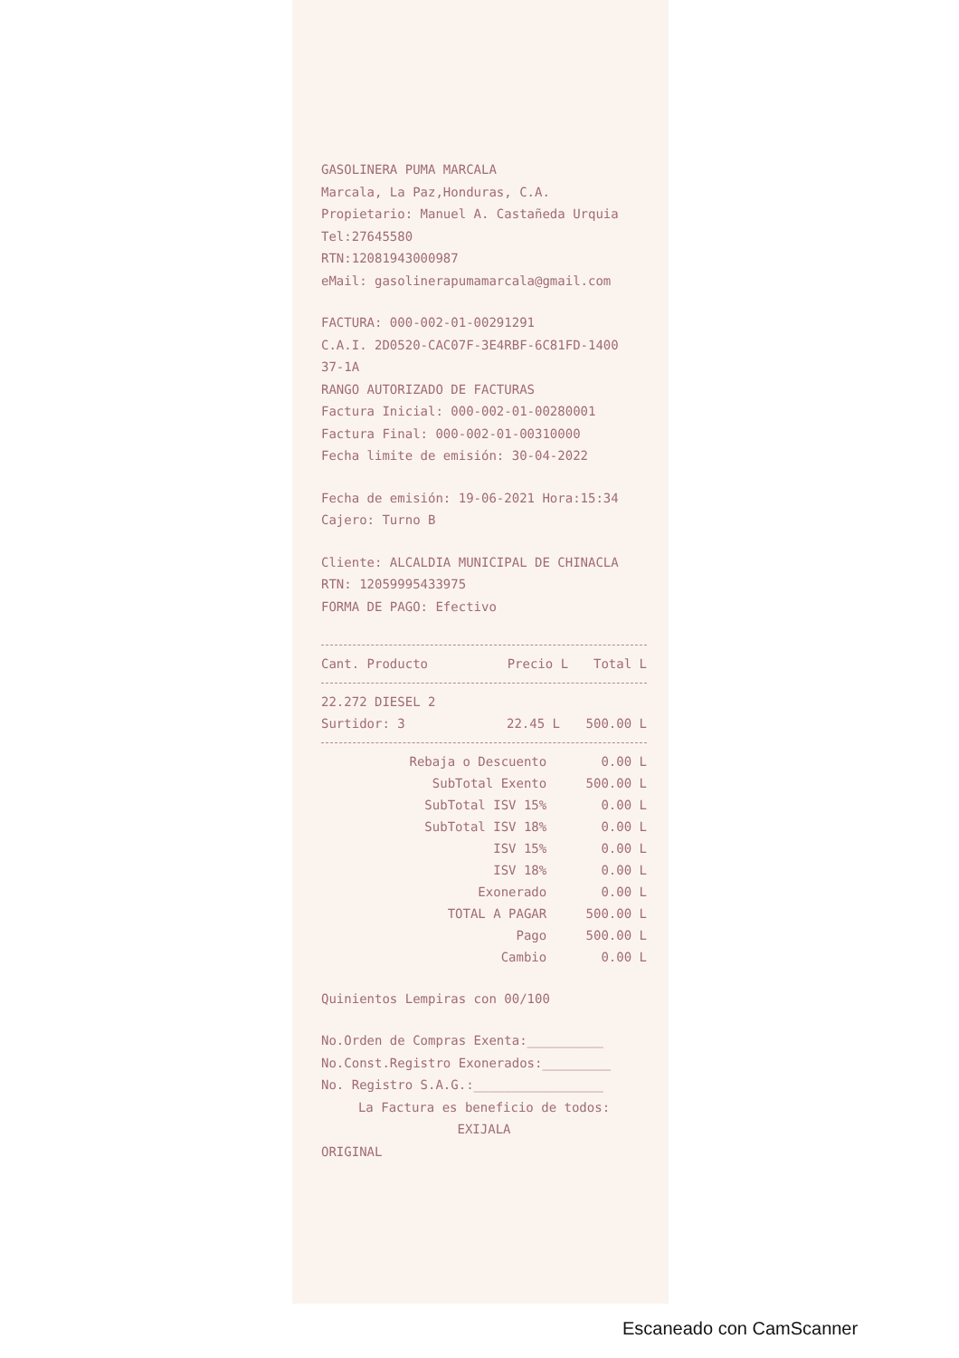GASOLINERA PUMA MARCALA
Marcala, La Paz,Honduras, C.A.
Propietario: Manuel A. Castañeda Urquia
Tel:27645580
RTN:12081943000987
eMail: gasolinerapumamarcala@gmail.com
FACTURA: 000-002-01-00291291
C.A.I. 2D0520-CAC07F-3E4RBF-6C81FD-1400 37-1A
RANGO AUTORIZADO DE FACTURAS
Factura Inicial: 000-002-01-00280001
Factura Final: 000-002-01-00310000
Fecha limite de emisión: 30-04-2022
Fecha de emisión: 19-06-2021 Hora:15:34
Cajero: Turno B
Cliente: ALCALDIA MUNICIPAL DE CHINACLA
RTN: 12059995433975
FORMA DE PAGO: Efectivo
| Cant. Producto | Precio L | Total L |
| --- | --- | --- |
| 22.272 DIESEL 2 | | |
| Surtidor: 3 | 22.45 L | 500.00 L |
| Rebaja o Descuento | 0.00 L |
| SubTotal Exento | 500.00 L |
| SubTotal ISV 15% | 0.00 L |
| SubTotal ISV 18% | 0.00 L |
| ISV 15% | 0.00 L |
| ISV 18% | 0.00 L |
| Exonerado | 0.00 L |
| TOTAL A PAGAR | 500.00 L |
| Pago | 500.00 L |
| Cambio | 0.00 L |
Quinientos Lempiras con 00/100
No.Orden de Compras Exenta:__________
No.Const.Registro Exonerados:_________
No. Registro S.A.G.:_________________
La Factura es beneficio de todos:
EXIJALA
ORIGINAL
Escaneado con CamScanner